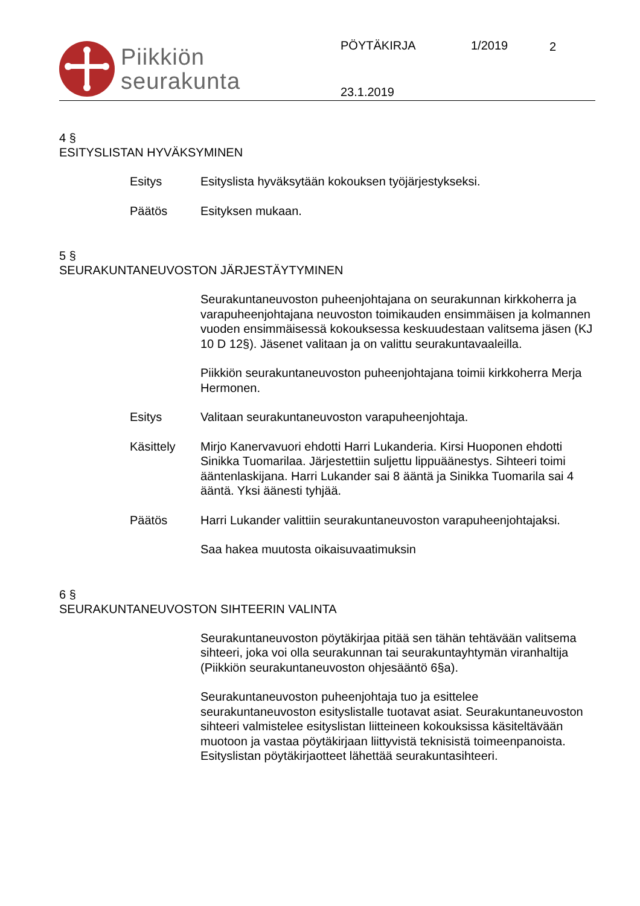Piikkiön
seurakunta
PÖYTÄKIRJA 1/2019 2
23.1.2019
4 §
ESITYSLISTAN HYVÄKSYMINEN
Esitys Esityslista hyväksytään kokouksen työjärjestykseksi.
Päätös Esityksen mukaan.
5 §
SEURAKUNTANEUVOSTON JÄRJESTÄYTYMINEN
Seurakuntaneuvoston puheenjohtajana on seurakunnan kirkkoherra ja varapuheenjohtajana neuvoston toimikauden ensimmäisen ja kolmannen vuoden ensimmäisessä kokouksessa keskuudestaan valitsema jäsen (KJ 10 D 12§). Jäsenet valitaan ja on valittu seurakuntavaaleilla.
Piikkiön seurakuntaneuvoston puheenjohtajana toimii kirkkoherra Merja Hermonen.
Esitys Valitaan seurakuntaneuvoston varapuheenjohtaja.
Käsittely Mirjo Kanervavuori ehdotti Harri Lukanderia. Kirsi Huoponen ehdotti Sinikka Tuomarilaa. Järjestettiin suljettu lippuäänestys. Sihteeri toimi ääntenlaskijana. Harri Lukander sai 8 ääntä ja Sinikka Tuomarila sai 4 ääntä. Yksi äänesti tyhjää.
Päätös Harri Lukander valittiin seurakuntaneuvoston varapuheenjohtajaksi.
Saa hakea muutosta oikaisuvaatimuksin
6 §
SEURAKUNTANEUVOSTON SIHTEERIN VALINTA
Seurakuntaneuvoston pöytäkirjaa pitää sen tähän tehtävään valitsema sihteeri, joka voi olla seurakunnan tai seurakuntayhtymän viranhaltija (Piikkiön seurakuntaneuvoston ohjesääntö 6§a).
Seurakuntaneuvoston puheenjohtaja tuo ja esittelee seurakuntaneuvoston esityslistalle tuotavat asiat. Seurakuntaneuvoston sihteeri valmistelee esityslistan liitteineen kokouksissa käsiteltävään muotoon ja vastaa pöytäkirjaan liittyvistä teknisistä toimeenpanoista. Esityslistan pöytäkirjaotteet lähettää seurakuntasihteeri.